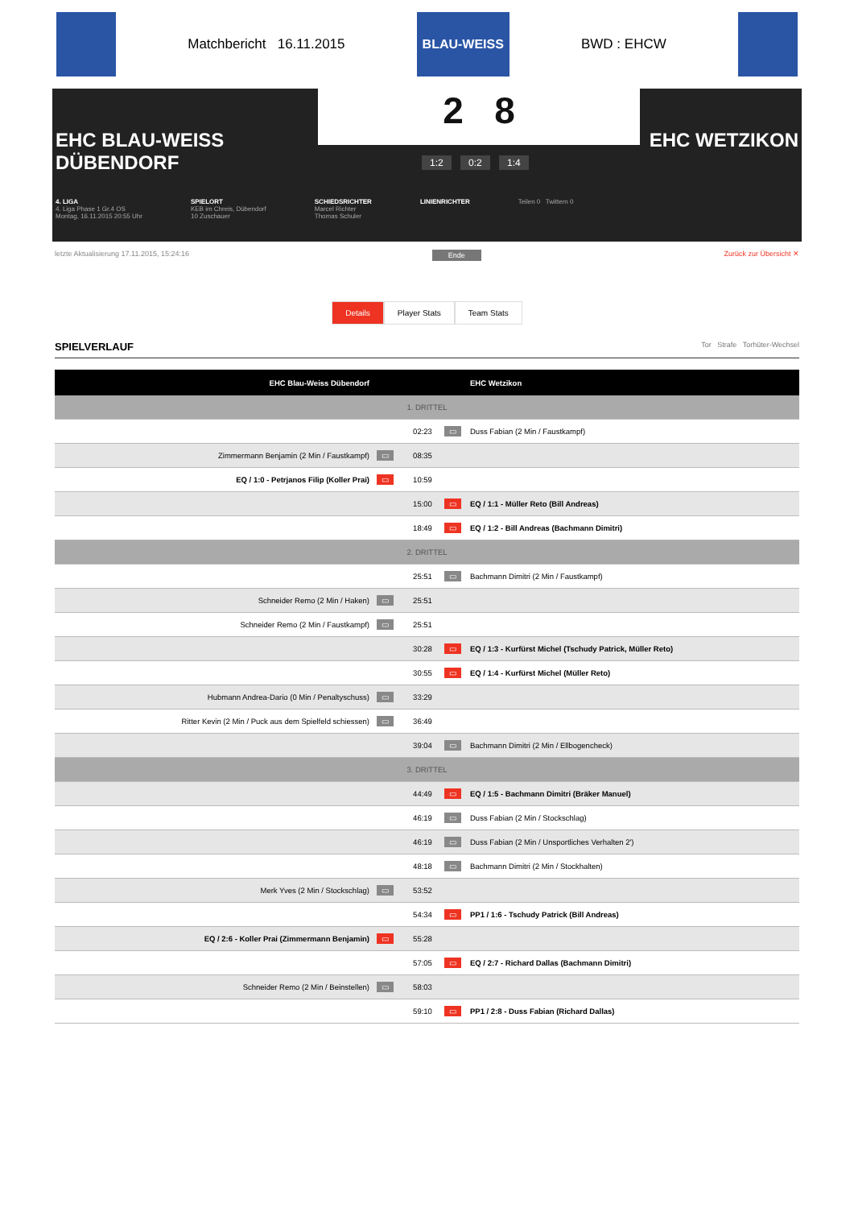Matchbericht 16.11.2015
BLAU-WEISS
BWD : EHCW
2 8
EHC BLAU-WEISS
DÜBENDORF
EHC WETZIKON
1:2 0:2 1:4
4. LIGA
4. Liga Phase 1 Gr.4 OS
Montag, 16.11.2015 20:55 Uhr
SPIELORT
KEB im Chreis, Dübendorf
10 Zuschauer
SCHIEDSRICHTER
Marcel Richter
Thomas Schuler
LINIENRICHTER Teilen 0 Twittern 0
letzte Aktualisierung 17.11.2015, 15:24:16 Ende Zurück zur Übersicht ✕
Details Player Stats Team Stats
SPIELVERLAUF Tor Strafe Torhüter-Wechsel
| EHC Blau-Weiss Dübendorf | | | | EHC Wetzikon |
| --- | --- | --- | --- | --- |
| 1. DRITTEL | | | | |
| | | 02:23 | ▭ | Duss Fabian (2 Min / Faustkampf) |
| Zimmermann Benjamin (2 Min / Faustkampf) | ▭ | 08:35 | | |
| EQ / 1:0 - Petrjanos Filip (Koller Prai) | ▭ | 10:59 | | |
| | | 15:00 | ▭ | EQ / 1:1 - Müller Reto (Bill Andreas) |
| | | 18:49 | ▭ | EQ / 1:2 - Bill Andreas (Bachmann Dimitri) |
| 2. DRITTEL | | | | |
| | | 25:51 | ▭ | Bachmann Dimitri (2 Min / Faustkampf) |
| Schneider Remo (2 Min / Haken) | ▭ | 25:51 | | |
| Schneider Remo (2 Min / Faustkampf) | ▭ | 25:51 | | |
| | | 30:28 | ▭ | EQ / 1:3 - Kurfürst Michel (Tschudy Patrick, Müller Reto) |
| | | 30:55 | ▭ | EQ / 1:4 - Kurfürst Michel (Müller Reto) |
| Hubmann Andrea-Dario (0 Min / Penaltyschuss) | ▭ | 33:29 | | |
| Ritter Kevin (2 Min / Puck aus dem Spielfeld schiessen) | ▭ | 36:49 | | |
| | | 39:04 | ▭ | Bachmann Dimitri (2 Min / Ellbogencheck) |
| 3. DRITTEL | | | | |
| | | 44:49 | ▭ | EQ / 1:5 - Bachmann Dimitri (Bräker Manuel) |
| | | 46:19 | ▭ | Duss Fabian (2 Min / Stockschlag) |
| | | 46:19 | ▭ | Duss Fabian (2 Min / Unsportliches Verhalten 2') |
| | | 48:18 | ▭ | Bachmann Dimitri (2 Min / Stockhalten) |
| Merk Yves (2 Min / Stockschlag) | ▭ | 53:52 | | |
| | | 54:34 | ▭ | PP1 / 1:6 - Tschudy Patrick (Bill Andreas) |
| EQ / 2:6 - Koller Prai (Zimmermann Benjamin) | ▭ | 55:28 | | |
| | | 57:05 | ▭ | EQ / 2:7 - Richard Dallas (Bachmann Dimitri) |
| Schneider Remo (2 Min / Beinstellen) | ▭ | 58:03 | | |
| | | 59:10 | ▭ | PP1 / 2:8 - Duss Fabian (Richard Dallas) |